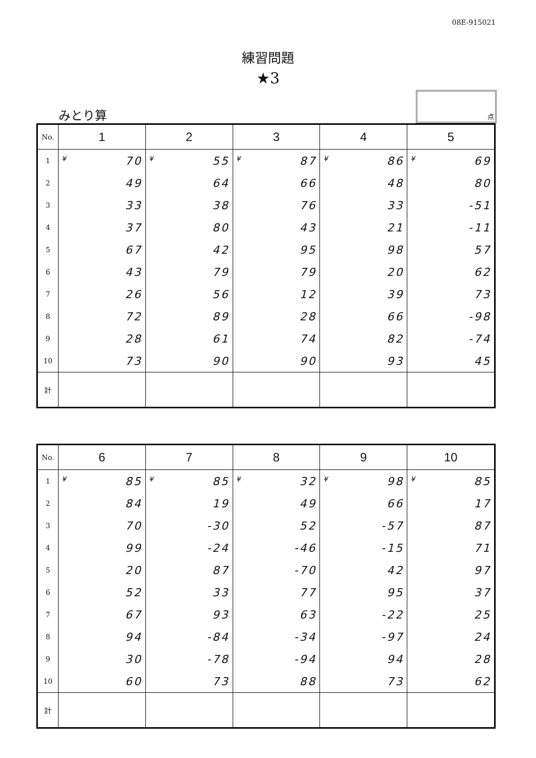08E-915021
練習問題
★3
みとり算
点
| No. | 1 | 2 | 3 | 4 | 5 |
| --- | --- | --- | --- | --- | --- |
| 1 | ¥ 70 | ¥ 55 | ¥ 87 | ¥ 86 | ¥ 69 |
| 2 | 49 | 64 | 66 | 48 | 80 |
| 3 | 33 | 38 | 76 | 33 | -51 |
| 4 | 37 | 80 | 43 | 21 | -11 |
| 5 | 67 | 42 | 95 | 98 | 57 |
| 6 | 43 | 79 | 79 | 20 | 62 |
| 7 | 26 | 56 | 12 | 39 | 73 |
| 8 | 72 | 89 | 28 | 66 | -98 |
| 9 | 28 | 61 | 74 | 82 | -74 |
| 10 | 73 | 90 | 90 | 93 | 45 |
| 計 | | | | | |
| No. | 6 | 7 | 8 | 9 | 10 |
| --- | --- | --- | --- | --- | --- |
| 1 | ¥ 85 | ¥ 85 | ¥ 32 | ¥ 98 | ¥ 85 |
| 2 | 84 | 19 | 49 | 66 | 17 |
| 3 | 70 | -30 | 52 | -57 | 87 |
| 4 | 99 | -24 | -46 | -15 | 71 |
| 5 | 20 | 87 | -70 | 42 | 97 |
| 6 | 52 | 33 | 77 | 95 | 37 |
| 7 | 67 | 93 | 63 | -22 | 25 |
| 8 | 94 | -84 | -34 | -97 | 24 |
| 9 | 30 | -78 | -94 | 94 | 28 |
| 10 | 60 | 73 | 88 | 73 | 62 |
| 計 | | | | | |